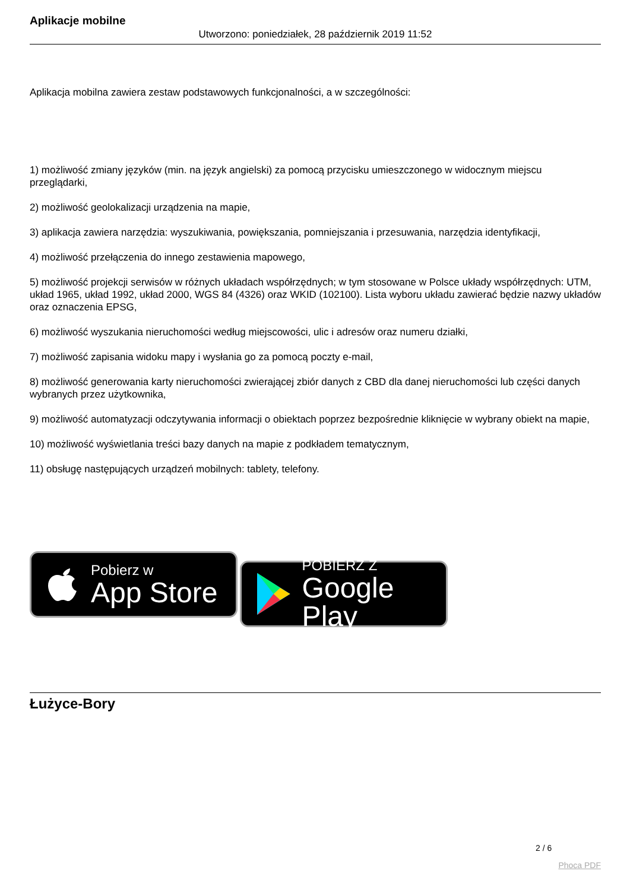Aplikacje mobilne
Utworzono: poniedziałek, 28 październik 2019 11:52
Aplikacja mobilna zawiera zestaw podstawowych funkcjonalności, a w szczególności:
1) możliwość zmiany języków (min. na język angielski) za pomocą przycisku umieszczonego w widocznym miejscu przeglądarki,
2) możliwość geolokalizacji urządzenia na mapie,
3) aplikacja zawiera narzędzia: wyszukiwania, powiększania, pomniejszania i przesuwania, narzędzia identyfikacji,
4) możliwość przełączenia do innego zestawienia mapowego,
5) możliwość projekcji serwisów w różnych układach współrzędnych; w tym stosowane w Polsce układy współrzędnych: UTM, układ 1965, układ 1992, układ 2000, WGS 84 (4326) oraz WKID (102100). Lista wyboru układu zawierać będzie nazwy układów oraz oznaczenia EPSG,
6) możliwość wyszukania nieruchomości według miejscowości, ulic i adresów oraz numeru działki,
7) możliwość zapisania widoku mapy i wysłania go za pomocą poczty e-mail,
8) możliwość generowania karty nieruchomości zwierającej zbiór danych z CBD dla danej nieruchomości lub części danych wybranych przez użytkownika,
9) możliwość automatyzacji odczytywania informacji o obiektach poprzez bezpośrednie kliknięcie w wybrany obiekt na mapie,
10) możliwość wyświetlania treści bazy danych na mapie z podkładem tematycznym,
11) obsługę następujących urządzeń mobilnych: tablety, telefony.
Pobierz w
App Store
POBIERZ Z
Google Play
Łużyce-Bory
2 / 6
Phoca PDF